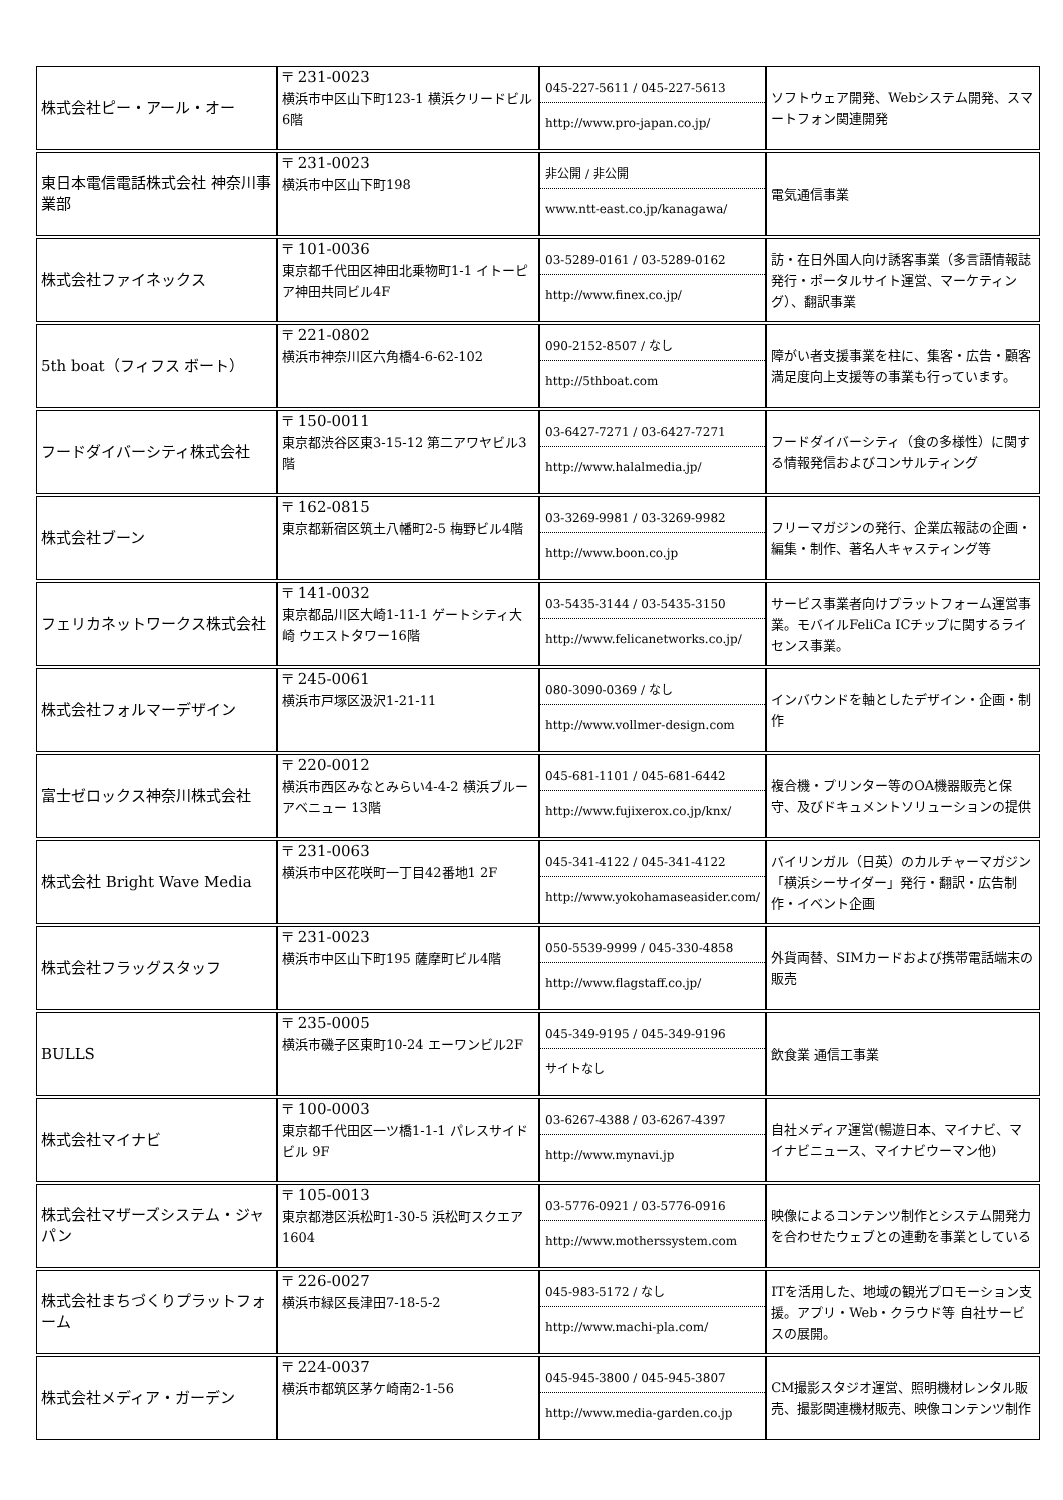| 株式会社ピー・アール・オー | 〒 231-0023 横浜市中区山下町123-1 横浜クリードビル6階 | 045-227-5611 / 045-227-5613 http://www.pro-japan.co.jp/ | ソフトウェア開発、Webシステム開発、スマートフォン関連開発 |
| 東日本電信電話株式会社 神奈川事業部 | 〒 231-0023 横浜市中区山下町198 | 非公開 / 非公開 www.ntt-east.co.jp/kanagawa/ | 電気通信事業 |
| 株式会社ファイネックス | 〒 101-0036 東京都千代田区神田北乗物町1-1 イトーピア神田共同ビル4F | 03-5289-0161 / 03-5289-0162 http://www.finex.co.jp/ | 訪・在日外国人向け誘客事業（多言語情報誌発行・ポータルサイト運営、マーケティング）、翻訳事業 |
| 5th boat（フィフス ボート） | 〒 221-0802 横浜市神奈川区六角橋4-6-62-102 | 090-2152-8507 / なし http://5thboat.com | 障がい者支援事業を柱に、集客・広告・顧客満足度向上支援等の事業も行っています。 |
| フードダイバーシティ株式会社 | 〒 150-0011 東京都渋谷区東3-15-12 第二アワヤビル3階 | 03-6427-7271 / 03-6427-7271 http://www.halalmedia.jp/ | フードダイバーシティ（食の多様性）に関する情報発信およびコンサルティング |
| 株式会社ブーン | 〒 162-0815 東京都新宿区筑土八幡町2-5 梅野ビル4階 | 03-3269-9981 / 03-3269-9982 http://www.boon.co.jp | フリーマガジンの発行、企業広報誌の企画・編集・制作、著名人キャスティング等 |
| フェリカネットワークス株式会社 | 〒 141-0032 東京都品川区大崎1-11-1 ゲートシティ大崎 ウエストタワー16階 | 03-5435-3144 / 03-5435-3150 http://www.felicanetworks.co.jp/ | サービス事業者向けプラットフォーム運営事業。モバイルFeliCa ICチップに関するライセンス事業。 |
| 株式会社フォルマーデザイン | 〒 245-0061 横浜市戸塚区汲沢1-21-11 | 080-3090-0369 / なし http://www.vollmer-design.com | インバウンドを軸としたデザイン・企画・制作 |
| 富士ゼロックス神奈川株式会社 | 〒 220-0012 横浜市西区みなとみらい4-4-2 横浜ブルーアベニュー 13階 | 045-681-1101 / 045-681-6442 http://www.fujixerox.co.jp/knx/ | 複合機・プリンター等のOA機器販売と保守、及びドキュメントソリューションの提供 |
| 株式会社 Bright Wave Media | 〒 231-0063 横浜市中区花咲町一丁目42番地1 2F | 045-341-4122 / 045-341-4122 http://www.yokohamaseasider.com/ | バイリンガル（日英）のカルチャーマガジン「横浜シーサイダー」発行・翻訳・広告制作・イベント企画 |
| 株式会社フラッグスタッフ | 〒 231-0023 横浜市中区山下町195 薩摩町ビル4階 | 050-5539-9999 / 045-330-4858 http://www.flagstaff.co.jp/ | 外貨両替、SIMカードおよび携帯電話端末の販売 |
| BULLS | 〒 235-0005 横浜市磯子区東町10-24 エーワンビル2F | 045-349-9195 / 045-349-9196 サイトなし | 飲食業 通信工事業 |
| 株式会社マイナビ | 〒 100-0003 東京都千代田区一ツ橋1-1-1 パレスサイドビル 9F | 03-6267-4388 / 03-6267-4397 http://www.mynavi.jp | 自社メディア運営(暢遊日本、マイナビ、マイナビニュース、マイナビウーマン他) |
| 株式会社マザーズシステム・ジャパン | 〒 105-0013 東京都港区浜松町1-30-5 浜松町スクエア1604 | 03-5776-0921 / 03-5776-0916 http://www.motherssystem.com | 映像によるコンテンツ制作とシステム開発力を合わせたウェブとの連動を事業としている |
| 株式会社まちづくりプラットフォーム | 〒 226-0027 横浜市緑区長津田7-18-5-2 | 045-983-5172 / なし http://www.machi-pla.com/ | ITを活用した、地域の観光プロモーション支援。アプリ・Web・クラウド等 自社サービスの展開。 |
| 株式会社メディア・ガーデン | 〒 224-0037 横浜市都筑区茅ケ崎南2-1-56 | 045-945-3800 / 045-945-3807 http://www.media-garden.co.jp | CM撮影スタジオ運営、照明機材レンタル販売、撮影関連機材販売、映像コンテンツ制作 |